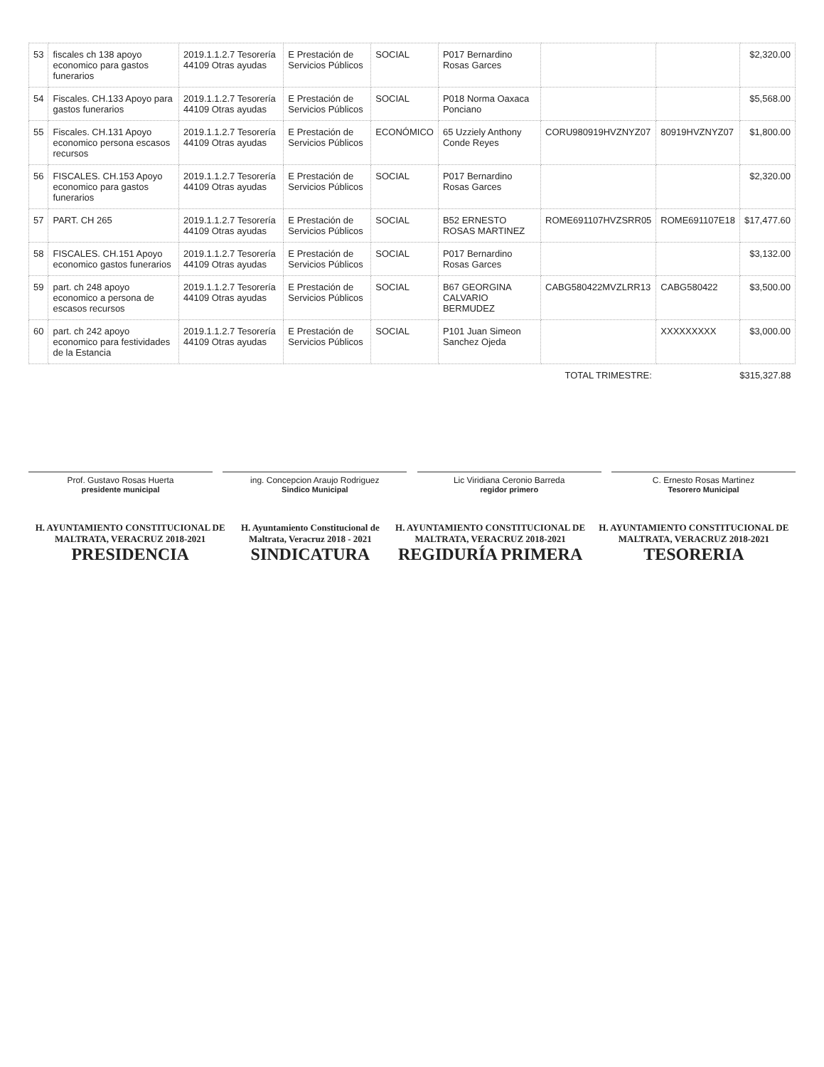| 53 | fiscales ch 138 apoyo economico para gastos funerarios | 2019.1.1.2.7 Tesorería 44109 Otras ayudas | E Prestación de Servicios Públicos | SOCIAL | P017 Bernardino Rosas Garces | | | $2,320.00 |
| 54 | Fiscales. CH.133 Apoyo para gastos funerarios | 2019.1.1.2.7 Tesorería 44109 Otras ayudas | E Prestación de Servicios Públicos | SOCIAL | P018 Norma Oaxaca Ponciano | | | $5,568.00 |
| 55 | Fiscales. CH.131 Apoyo economico persona escasos recursos | 2019.1.1.2.7 Tesorería 44109 Otras ayudas | E Prestación de Servicios Públicos | ECONÓMICO | 65 Uzziely Anthony Conde Reyes | CORU980919HVZNYZ07 | 80919HVZNYZ07 | $1,800.00 |
| 56 | FISCALES. CH.153 Apoyo economico para gastos funerarios | 2019.1.1.2.7 Tesorería 44109 Otras ayudas | E Prestación de Servicios Públicos | SOCIAL | P017 Bernardino Rosas Garces | | | $2,320.00 |
| 57 | PART. CH 265 | 2019.1.1.2.7 Tesorería 44109 Otras ayudas | E Prestación de Servicios Públicos | SOCIAL | B52 ERNESTO ROSAS MARTINEZ | ROME691107HVZSRR05 | ROME691107E18 | $17,477.60 |
| 58 | FISCALES. CH.151 Apoyo economico gastos funerarios | 2019.1.1.2.7 Tesorería 44109 Otras ayudas | E Prestación de Servicios Públicos | SOCIAL | P017 Bernardino Rosas Garces | | | $3,132.00 |
| 59 | part. ch 248 apoyo economico a persona de escasos recursos | 2019.1.1.2.7 Tesorería 44109 Otras ayudas | E Prestación de Servicios Públicos | SOCIAL | B67 GEORGINA CALVARIO BERMUDEZ | CABG580422MVZLRR13 | CABG580422 | $3,500.00 |
| 60 | part. ch 242 apoyo economico para festividades de la Estancia | 2019.1.1.2.7 Tesorería 44109 Otras ayudas | E Prestación de Servicios Públicos | SOCIAL | P101 Juan Simeon Sanchez Ojeda | | XXXXXXXXX | $3,000.00 |
| TOTAL TRIMESTRE: | | | | | | | $315,327.88 | |
Prof. Gustavo Rosas Huerta
presidente municipal
ing. Concepcion Araujo Rodriguez
Sindico Municipal
Lic Viridiana Ceronio Barreda
regidor primero
C. Ernesto Rosas Martinez
Tesorero Municipal
H. AYUNTAMIENTO CONSTITUCIONAL DE MALTRATA, VERACRUZ 2018-2021
PRESIDENCIA
H. Ayuntamiento Constitucional de Maltrata, Veracruz 2018 - 2021
SINDICATURA
H. AYUNTAMIENTO CONSTITUCIONAL DE MALTRATA, VERACRUZ 2018-2021
REGIDURÍA PRIMERA
H. AYUNTAMIENTO CONSTITUCIONAL DE MALTRATA, VERACRUZ 2018-2021
TESORERIA